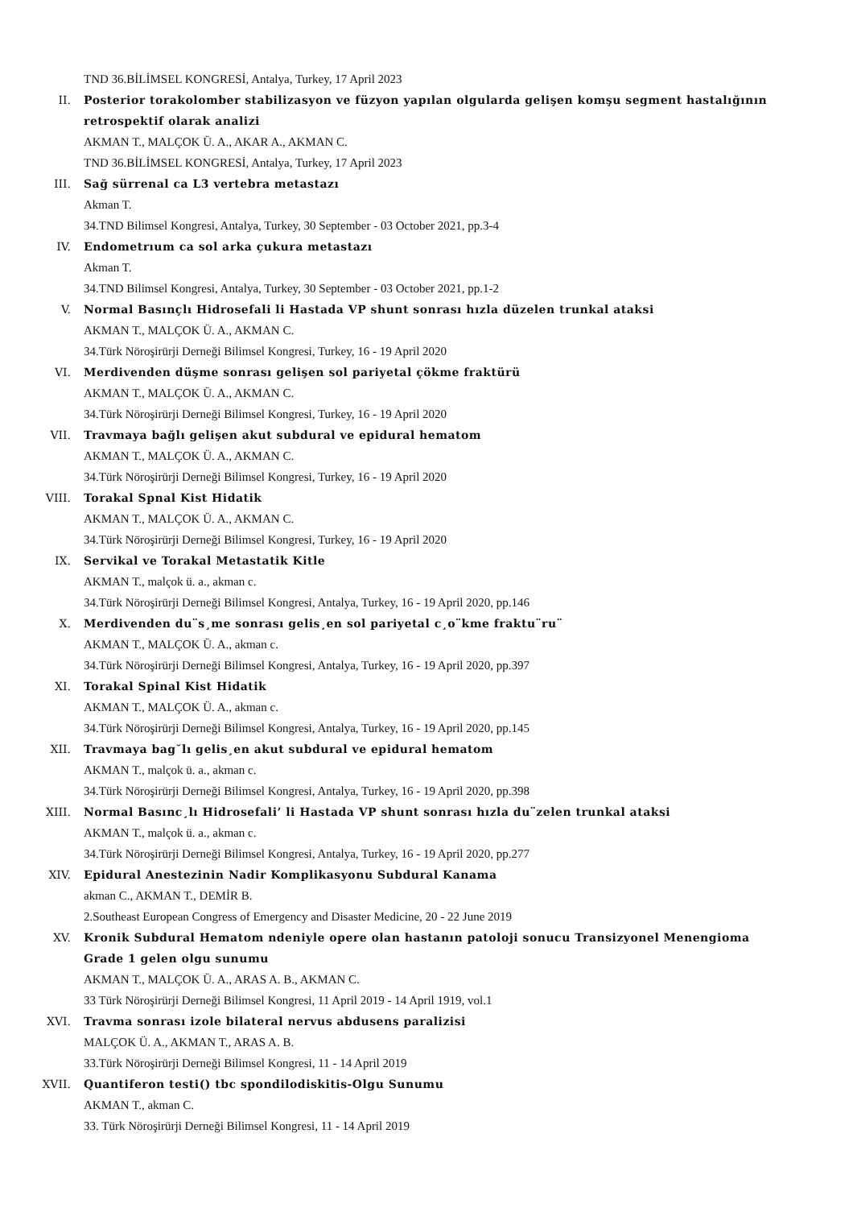TND 36.BİLİMSEL KONGRESİ, Antalya, Turkey, 17 April 2023
II. Posterior torakolomber stabilizasyon ve füzyon yapılan olgularda gelişen komşu segment hastalığının retrospektif olarak analizi
AKMAN T., MALÇOK Ü. A., AKAR A., AKMAN C.
TND 36.BİLİMSEL KONGRESİ, Antalya, Turkey, 17 April 2023
III. Sağ sürrenal ca L3 vertebra metastazı
Akman T.
34.TND Bilimsel Kongresi, Antalya, Turkey, 30 September - 03 October 2021, pp.3-4
IV. Endometrıum ca sol arka çukura metastazı
Akman T.
34.TND Bilimsel Kongresi, Antalya, Turkey, 30 September - 03 October 2021, pp.1-2
V. Normal Basınçlı Hidrosefali li Hastada VP shunt sonrası hızla düzelen trunkal ataksi
AKMAN T., MALÇOK Ü. A., AKMAN C.
34.Türk Nöroşirürji Derneği Bilimsel Kongresi, Turkey, 16 - 19 April 2020
VI. Merdivenden düşme sonrası gelişen sol pariyetal çökme fraktürü
AKMAN T., MALÇOK Ü. A., AKMAN C.
34.Türk Nöroşirürji Derneği Bilimsel Kongresi, Turkey, 16 - 19 April 2020
VII. Travmaya bağlı gelişen akut subdural ve epidural hematom
AKMAN T., MALÇOK Ü. A., AKMAN C.
34.Türk Nöroşirürji Derneği Bilimsel Kongresi, Turkey, 16 - 19 April 2020
VIII. Torakal Spnal Kist Hidatik
AKMAN T., MALÇOK Ü. A., AKMAN C.
34.Türk Nöroşirürji Derneği Bilimsel Kongresi, Turkey, 16 - 19 April 2020
IX. Servikal ve Torakal Metastatik Kitle
AKMAN T., malçok ü. a., akman c.
34.Türk Nöroşirürji Derneği Bilimsel Kongresi, Antalya, Turkey, 16 - 19 April 2020, pp.146
X. Merdivenden du¨s¸me sonrası gelis¸en sol pariyetal c¸o¨kme fraktu¨ru¨
AKMAN T., MALÇOK Ü. A., akman c.
34.Türk Nöroşirürji Derneği Bilimsel Kongresi, Antalya, Turkey, 16 - 19 April 2020, pp.397
XI. Torakal Spinal Kist Hidatik
AKMAN T., MALÇOK Ü. A., akman c.
34.Türk Nöroşirürji Derneği Bilimsel Kongresi, Antalya, Turkey, 16 - 19 April 2020, pp.145
XII. Travmaya bag˘lı gelis¸en akut subdural ve epidural hematom
AKMAN T., malçok ü. a., akman c.
34.Türk Nöroşirürji Derneği Bilimsel Kongresi, Antalya, Turkey, 16 - 19 April 2020, pp.398
XIII. Normal Basınc¸lı Hidrosefali’ li Hastada VP shunt sonrası hızla du¨zelen trunkal ataksi
AKMAN T., malçok ü. a., akman c.
34.Türk Nöroşirürji Derneği Bilimsel Kongresi, Antalya, Turkey, 16 - 19 April 2020, pp.277
XIV. Epidural Anestezinin Nadir Komplikasyonu Subdural Kanama
akman C., AKMAN T., DEMİR B.
2.Southeast European Congress of Emergency and Disaster Medicine, 20 - 22 June 2019
XV. Kronik Subdural Hematom ndeniyle opere olan hastanın patoloji sonucu Transizyonel Menengioma Grade 1 gelen olgu sunumu
AKMAN T., MALÇOK Ü. A., ARAS A. B., AKMAN C.
33 Türk Nöroşirürji Derneği Bilimsel Kongresi, 11 April 2019 - 14 April 1919, vol.1
XVI. Travma sonrası izole bilateral nervus abdusens paralizisi
MALÇOK Ü. A., AKMAN T., ARAS A. B.
33.Türk Nöroşirürji Derneği Bilimsel Kongresi, 11 - 14 April 2019
XVII. Quantiferon testi() tbc spondilodiskitis-Olgu Sunumu
AKMAN T., akman C.
33. Türk Nöroşirürji Derneği Bilimsel Kongresi, 11 - 14 April 2019